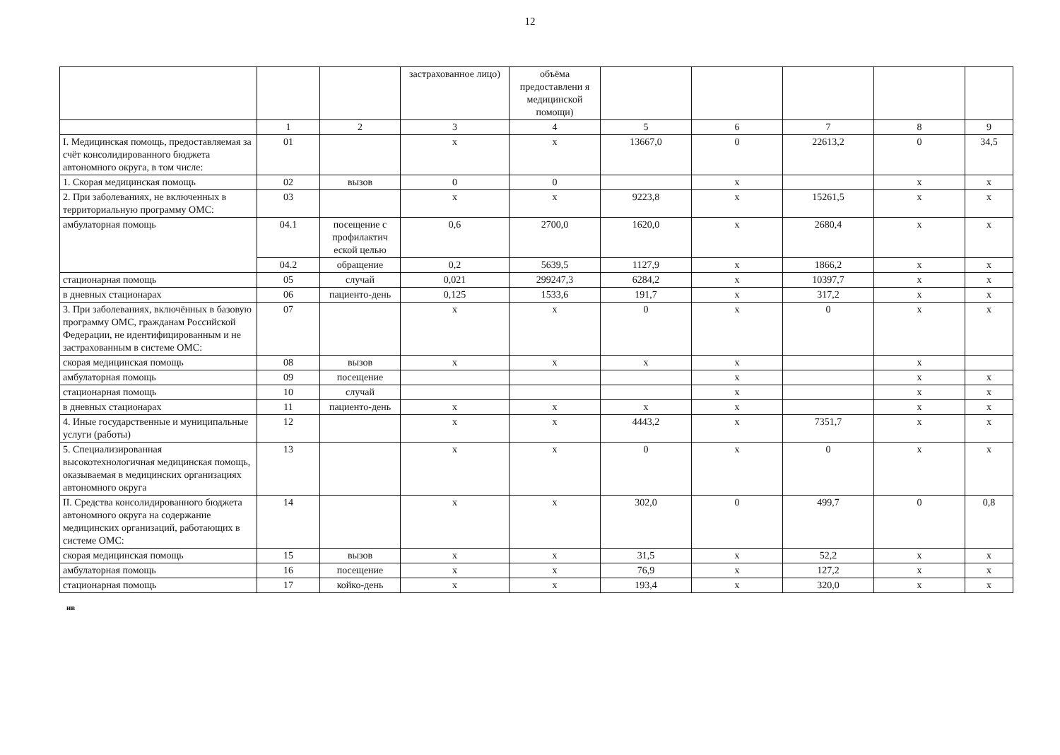12
| | | | застрахованное лицо) | объёма предоставлени я медицинской помощи) | | | | | |
| --- | --- | --- | --- | --- | --- | --- | --- | --- | --- |
| | 1 | 2 | 3 | 4 | 5 | 6 | 7 | 8 | 9 |
| I. Медицинская помощь, предоставляемая за счёт консолидированного бюджета автономного округа, в том числе: | 01 | | х | х | 13667,0 | 0 | 22613,2 | 0 | 34,5 |
| 1. Скорая медицинская помощь | 02 | вызов | 0 | 0 | | х | | х | х |
| 2. При заболеваниях, не включенных в территориальную программу ОМС: | 03 | | х | х | 9223,8 | х | 15261,5 | х | х |
| амбулаторная помощь | 04.1 | посещение с профилактич еской целью | 0,6 | 2700,0 | 1620,0 | х | 2680,4 | х | х |
| | 04.2 | обращение | 0,2 | 5639,5 | 1127,9 | х | 1866,2 | х | х |
| стационарная помощь | 05 | случай | 0,021 | 299247,3 | 6284,2 | х | 10397,7 | х | х |
| в дневных стационарах | 06 | пациенто-день | 0,125 | 1533,6 | 191,7 | х | 317,2 | х | х |
| 3. При заболеваниях, включённых в базовую программу ОМС, гражданам Российской Федерации, не идентифицированным и не застрахованным в системе ОМС: | 07 | | х | х | 0 | х | 0 | х | х |
| скорая медицинская помощь | 08 | вызов | х | х | х | х | | х | |
| амбулаторная помощь | 09 | посещение | | | | х | | х | х |
| стационарная помощь | 10 | случай | | | | х | | х | х |
| в дневных стационарах | 11 | пациенто-день | х | х | х | х | | х | х |
| 4. Иные государственные и муниципальные услуги (работы) | 12 | | х | х | 4443,2 | х | 7351,7 | х | х |
| 5. Специализированная высокотехнологичная медицинская помощь, оказываемая в медицинских организациях автономного округа | 13 | | х | х | 0 | х | 0 | х | х |
| II. Средства консолидированного бюджета автономного округа на содержание медицинских организаций, работающих в системе ОМС: | 14 | | х | х | 302,0 | 0 | 499,7 | 0 | 0,8 |
| скорая медицинская помощь | 15 | вызов | х | х | 31,5 | х | 52,2 | х | х |
| амбулаторная помощь | 16 | посещение | х | х | 76,9 | х | 127,2 | х | х |
| стационарная помощь | 17 | койко-день | х | х | 193,4 | х | 320,0 | х | х |
нв